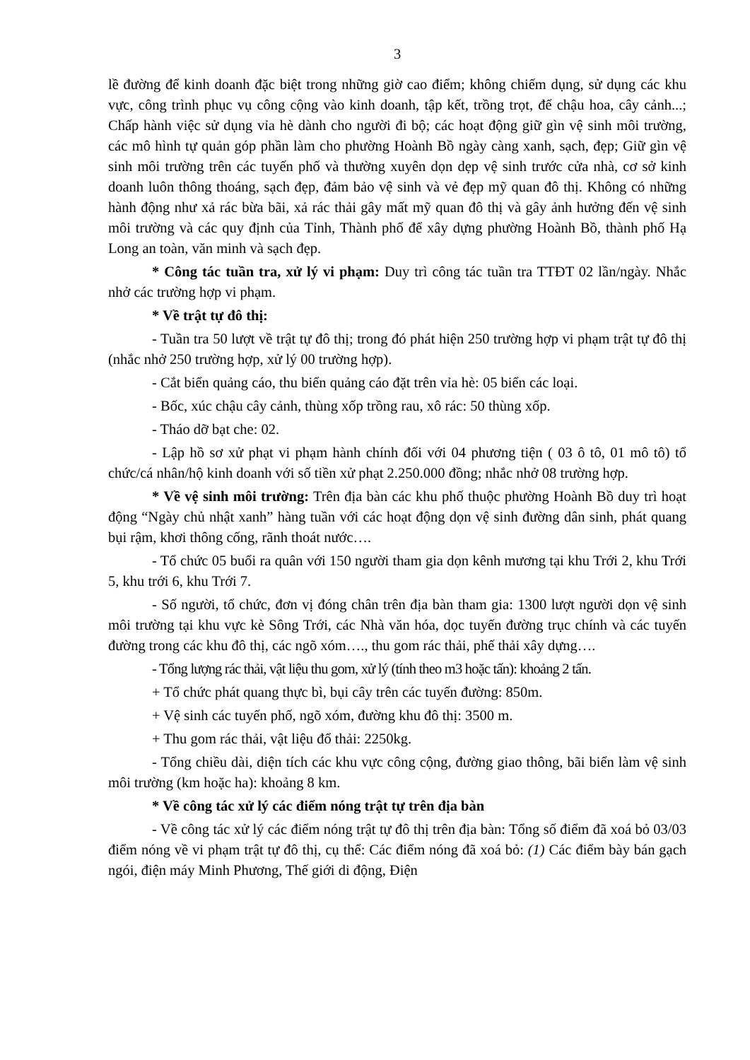3
lề đường để kinh doanh đặc biệt trong những giờ cao điểm; không chiếm dụng, sử dụng các khu vực, công trình phục vụ công cộng vào kinh doanh, tập kết, trồng trọt, để chậu hoa, cây cảnh...; Chấp hành việc sử dụng vỉa hè dành cho người đi bộ; các hoạt động giữ gìn vệ sinh môi trường, các mô hình tự quản góp phần làm cho phường Hoành Bồ ngày càng xanh, sạch, đẹp; Giữ gìn vệ sinh môi trường trên các tuyến phố và thường xuyên dọn dẹp vệ sinh trước cửa nhà, cơ sở kinh doanh luôn thông thoáng, sạch đẹp, đảm bảo vệ sinh và vẻ đẹp mỹ quan đô thị. Không có những hành động như xả rác bừa bãi, xả rác thải gây mất mỹ quan đô thị và gây ảnh hưởng đến vệ sinh môi trường và các quy định của Tỉnh, Thành phố để xây dựng phường Hoành Bồ, thành phố Hạ Long an toàn, văn minh và sạch đẹp.
* Công tác tuần tra, xử lý vi phạm: Duy trì công tác tuần tra TTĐT 02 lần/ngày. Nhắc nhở các trường hợp vi phạm.
* Về trật tự đô thị:
- Tuần tra 50 lượt về trật tự đô thị; trong đó phát hiện 250 trường hợp vi phạm trật tự đô thị (nhắc nhở 250 trường hợp, xử lý 00 trường hợp).
- Cắt biển quảng cáo, thu biển quảng cáo đặt trên vỉa hè: 05 biển các loại.
- Bốc, xúc chậu cây cảnh, thùng xốp trồng rau, xô rác: 50 thùng xốp.
- Tháo dỡ bạt che: 02.
- Lập hồ sơ xử phạt vi phạm hành chính đối với 04 phương tiện ( 03 ô tô, 01 mô tô) tổ chức/cá nhân/hộ kinh doanh với số tiền xử phạt 2.250.000 đồng; nhắc nhở 08 trường hợp.
* Về vệ sinh môi trường: Trên địa bàn các khu phố thuộc phường Hoành Bồ duy trì hoạt động “Ngày chủ nhật xanh” hàng tuần với các hoạt động dọn vệ sinh đường dân sinh, phát quang bụi rậm, khơi thông cống, rãnh thoát nước….
- Tổ chức 05 buổi ra quân với 150 người tham gia dọn kênh mương tại khu Trới 2, khu Trới 5, khu trới 6, khu Trới 7.
- Số người, tổ chức, đơn vị đóng chân trên địa bàn tham gia: 1300 lượt người dọn vệ sinh môi trường tại khu vực kè Sông Trới, các Nhà văn hóa, dọc tuyến đường trục chính và các tuyến đường trong các khu đô thị, các ngõ xóm…., thu gom rác thải, phế thải xây dựng….
- Tổng lượng rác thải, vật liệu thu gom, xử lý (tính theo m3 hoặc tấn): khoảng 2 tấn.
+ Tổ chức phát quang thực bì, bụi cây trên các tuyến đường: 850m.
+ Vệ sinh các tuyến phố, ngõ xóm, đường khu đô thị: 3500 m.
+ Thu gom rác thải, vật liệu đổ thải: 2250kg.
- Tổng chiều dài, diện tích các khu vực công cộng, đường giao thông, bãi biển làm vệ sinh môi trường (km hoặc ha): khoảng 8 km.
* Về công tác xử lý các điểm nóng trật tự trên địa bàn
- Về công tác xử lý các điểm nóng trật tự đô thị trên địa bàn: Tổng số điểm đã xoá bỏ 03/03 điểm nóng về vi phạm trật tự đô thị, cụ thể: Các điểm nóng đã xoá bỏ: (1) Các điểm bày bán gạch ngói, điện máy Minh Phương, Thế giới di động, Điện